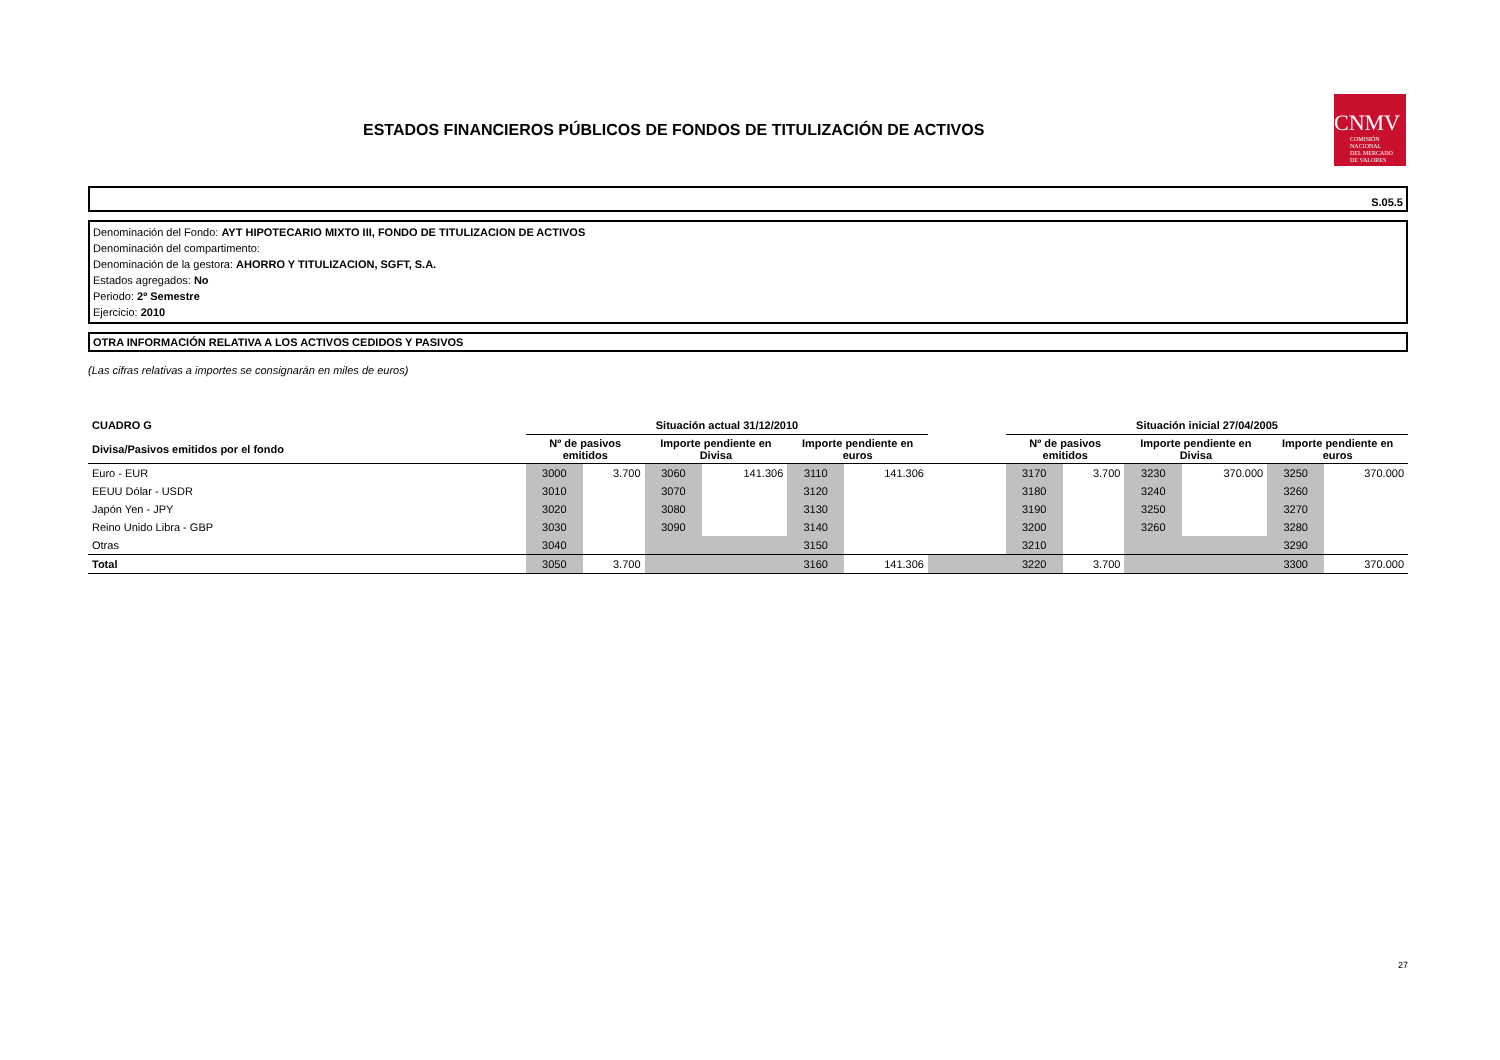ESTADOS FINANCIEROS PÚBLICOS DE FONDOS DE TITULIZACIÓN DE ACTIVOS
CNMV
COMISIÓN
NACIONAL
DEL MERCADO
DE VALORES
S.05.5
Denominación del Fondo: AYT HIPOTECARIO MIXTO III, FONDO DE TITULIZACION DE ACTIVOS
Denominación del compartimento:
Denominación de la gestora: AHORRO Y TITULIZACION, SGFT, S.A.
Estados agregados: No
Periodo: 2º Semestre
Ejercicio: 2010
OTRA INFORMACIÓN RELATIVA A LOS ACTIVOS CEDIDOS Y PASIVOS
(Las cifras relativas a importes se consignarán en miles de euros)
| CUADRO G | Situación actual 31/12/2010 | | | | | | | Situación inicial 27/04/2005 | | | | | |
| --- | --- | --- | --- | --- | --- | --- | --- | --- | --- | --- | --- | --- | --- |
| Divisa/Pasivos emitidos por el fondo | Nº de pasivos emitidos | | Importe pendiente en Divisa | | Importe pendiente en euros | | | Nº de pasivos emitidos | | Importe pendiente en Divisa | | Importe pendiente en euros | |
| Euro - EUR | 3000 | 3.700 | 3060 | 141.306 | 3110 | 141.306 | | 3170 | 3.700 | 3230 | 370.000 | 3250 | 370.000 |
| EEUU Dólar - USDR | 3010 | | 3070 | | 3120 | | | 3180 | | 3240 | | 3260 | |
| Japón Yen - JPY | 3020 | | 3080 | | 3130 | | | 3190 | | 3250 | | 3270 | |
| Reino Unido Libra - GBP | 3030 | | 3090 | | 3140 | | | 3200 | | 3260 | | 3280 | |
| Otras | 3040 | | | | 3150 | | | 3210 | | | | 3290 | |
| Total | 3050 | 3.700 | | | 3160 | 141.306 | | 3220 | 3.700 | | | 3300 | 370.000 |
27